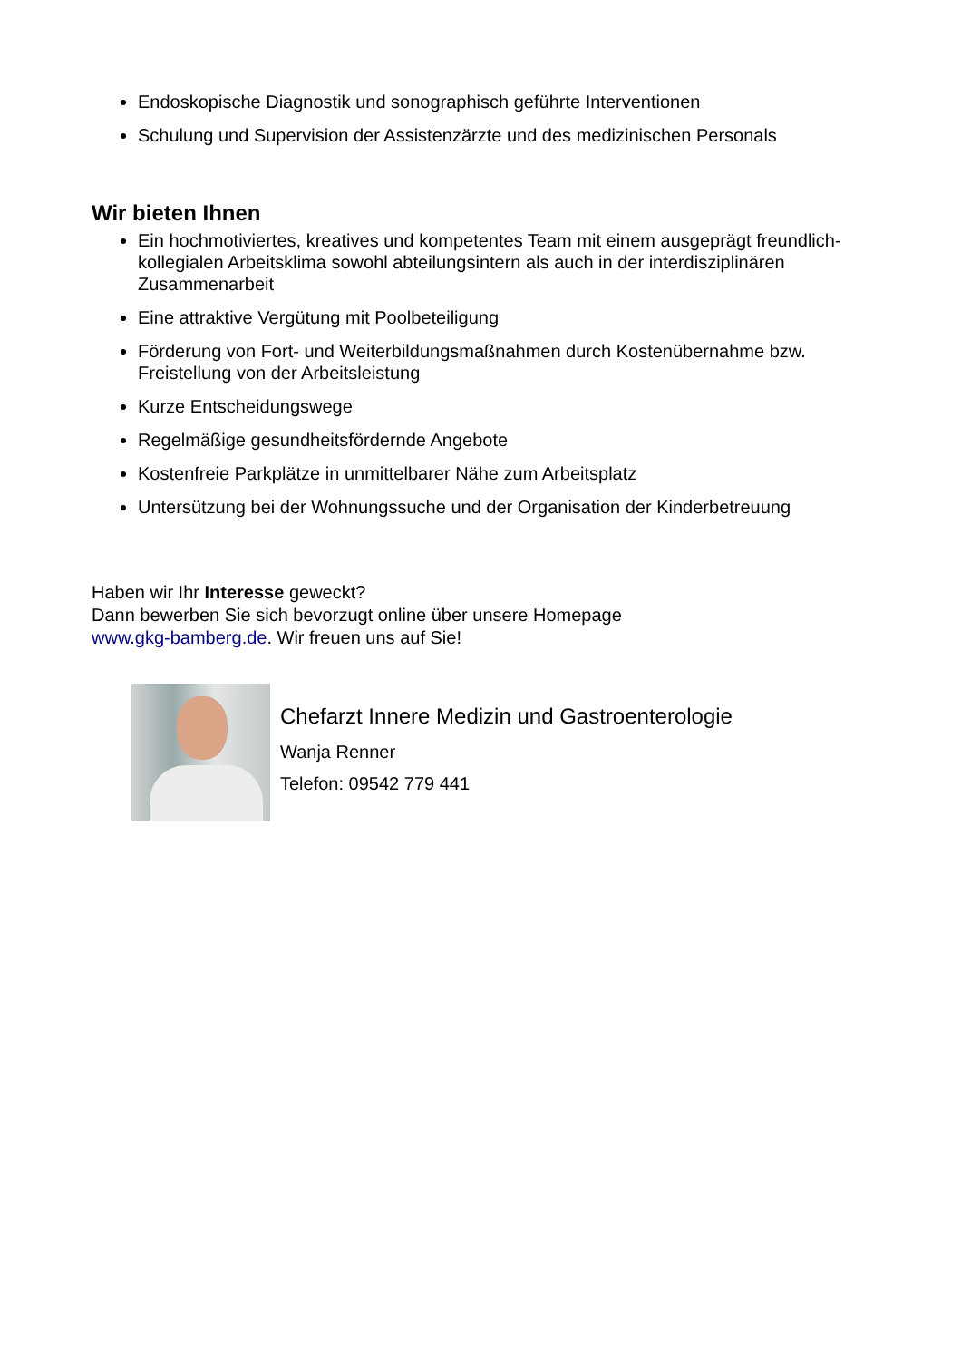Endoskopische Diagnostik und sonographisch geführte Interventionen
Schulung und Supervision der Assistenzärzte und des medizinischen Personals
Wir bieten Ihnen
Ein hochmotiviertes, kreatives und kompetentes Team mit einem ausgeprägt freundlich-kollegialen Arbeitsklima sowohl abteilungsintern als auch in der interdisziplinären Zusammenarbeit
Eine attraktive Vergütung mit Poolbeteiligung
Förderung von Fort- und Weiterbildungsmaßnahmen durch Kostenübernahme bzw. Freistellung von der Arbeitsleistung
Kurze Entscheidungswege
Regelmäßige gesundheitsfördernde Angebote
Kostenfreie Parkplätze in unmittelbarer Nähe zum Arbeitsplatz
Untersützung bei der Wohnungssuche und der Organisation der Kinderbetreuung
Haben wir Ihr Interesse geweckt?
Dann bewerben Sie sich bevorzugt online über unsere Homepage
www.gkg-bamberg.de. Wir freuen uns auf Sie!
Chefarzt Innere Medizin und Gastroenterologie
Wanja Renner
Telefon: 09542 779 441